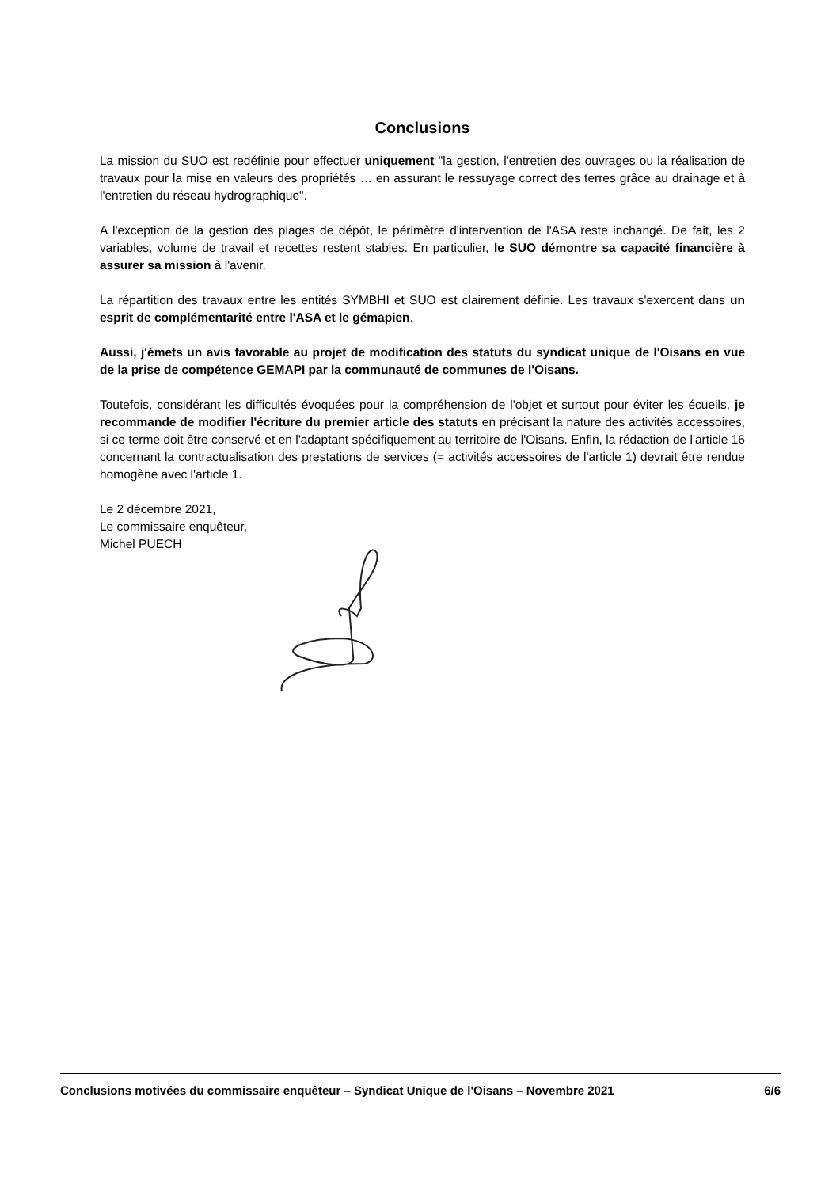Conclusions
La mission du SUO est redéfinie pour effectuer uniquement "la gestion, l'entretien des ouvrages ou la réalisation de travaux pour la mise en valeurs des propriétés … en assurant le ressuyage correct des terres grâce au drainage et à l'entretien du réseau hydrographique".
A l'exception de la gestion des plages de dépôt, le périmètre d'intervention de l'ASA reste inchangé. De fait, les 2 variables, volume de travail et recettes restent stables. En particulier, le SUO démontre sa capacité financière à assurer sa mission à l'avenir.
La répartition des travaux entre les entités SYMBHI et SUO est clairement définie. Les travaux s'exercent dans un esprit de complémentarité entre l'ASA et le gémapien.
Aussi, j'émets un avis favorable au projet de modification des statuts du syndicat unique de l'Oisans en vue de la prise de compétence GEMAPI par la communauté de communes de l'Oisans.
Toutefois, considérant les difficultés évoquées pour la compréhension de l'objet et surtout pour éviter les écueils, je recommande de modifier l'écriture du premier article des statuts en précisant la nature des activités accessoires, si ce terme doit être conservé et en l'adaptant spécifiquement au territoire de l'Oisans. Enfin, la rédaction de l'article 16 concernant la contractualisation des prestations de services (= activités accessoires de l'article 1) devrait être rendue homogène avec l'article 1.
Le 2 décembre 2021,
Le commissaire enquêteur,
Michel PUECH
Conclusions motivées du commissaire enquêteur – Syndicat Unique de l'Oisans – Novembre 2021 6/6